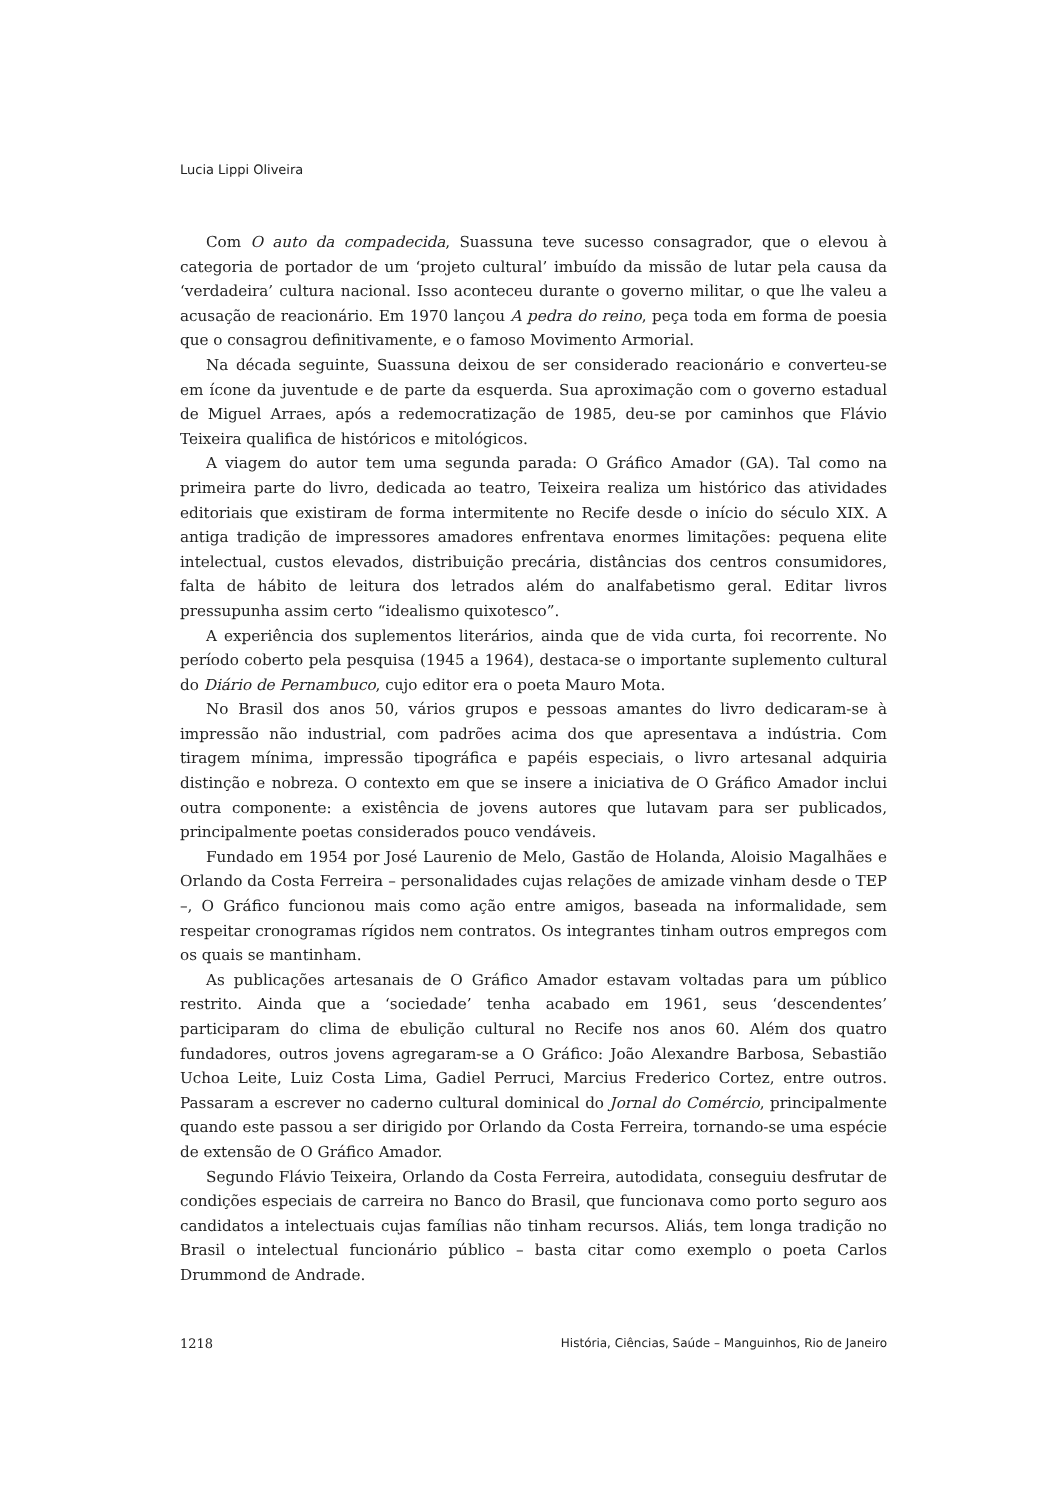Lucia Lippi Oliveira
Com O auto da compadecida, Suassuna teve sucesso consagrador, que o elevou à categoria de portador de um ‘projeto cultural’ imbuído da missão de lutar pela causa da ‘verdadeira’ cultura nacional. Isso aconteceu durante o governo militar, o que lhe valeu a acusação de reacionário. Em 1970 lançou A pedra do reino, peça toda em forma de poesia que o consagrou definitivamente, e o famoso Movimento Armorial.
Na década seguinte, Suassuna deixou de ser considerado reacionário e converteu-se em ícone da juventude e de parte da esquerda. Sua aproximação com o governo estadual de Miguel Arraes, após a redemocratização de 1985, deu-se por caminhos que Flávio Teixeira qualifica de históricos e mitológicos.
A viagem do autor tem uma segunda parada: O Gráfico Amador (GA). Tal como na primeira parte do livro, dedicada ao teatro, Teixeira realiza um histórico das atividades editoriais que existiram de forma intermitente no Recife desde o início do século XIX. A antiga tradição de impressores amadores enfrentava enormes limitações: pequena elite intelectual, custos elevados, distribuição precária, distâncias dos centros consumidores, falta de hábito de leitura dos letrados além do analfabetismo geral. Editar livros pressupunha assim certo “idealismo quixotesco”.
A experiência dos suplementos literários, ainda que de vida curta, foi recorrente. No período coberto pela pesquisa (1945 a 1964), destaca-se o importante suplemento cultural do Diário de Pernambuco, cujo editor era o poeta Mauro Mota.
No Brasil dos anos 50, vários grupos e pessoas amantes do livro dedicaram-se à impressão não industrial, com padrões acima dos que apresentava a indústria. Com tiragem mínima, impressão tipográfica e papéis especiais, o livro artesanal adquiria distinção e nobreza. O contexto em que se insere a iniciativa de O Gráfico Amador inclui outra componente: a existência de jovens autores que lutavam para ser publicados, principalmente poetas considerados pouco vendáveis.
Fundado em 1954 por José Laurenio de Melo, Gastão de Holanda, Aloisio Magalhães e Orlando da Costa Ferreira – personalidades cujas relações de amizade vinham desde o TEP –, O Gráfico funcionou mais como ação entre amigos, baseada na informalidade, sem respeitar cronogramas rígidos nem contratos. Os integrantes tinham outros empregos com os quais se mantinham.
As publicações artesanais de O Gráfico Amador estavam voltadas para um público restrito. Ainda que a ‘sociedade’ tenha acabado em 1961, seus ‘descendentes’ participaram do clima de ebulição cultural no Recife nos anos 60. Além dos quatro fundadores, outros jovens agregaram-se a O Gráfico: João Alexandre Barbosa, Sebastião Uchoa Leite, Luiz Costa Lima, Gadiel Perruci, Marcius Frederico Cortez, entre outros. Passaram a escrever no caderno cultural dominical do Jornal do Comércio, principalmente quando este passou a ser dirigido por Orlando da Costa Ferreira, tornando-se uma espécie de extensão de O Gráfico Amador.
Segundo Flávio Teixeira, Orlando da Costa Ferreira, autodidata, conseguiu desfrutar de condições especiais de carreira no Banco do Brasil, que funcionava como porto seguro aos candidatos a intelectuais cujas famílias não tinham recursos. Aliás, tem longa tradição no Brasil o intelectual funcionário público – basta citar como exemplo o poeta Carlos Drummond de Andrade.
1218 História, Ciências, Saúde – Manguinhos, Rio de Janeiro